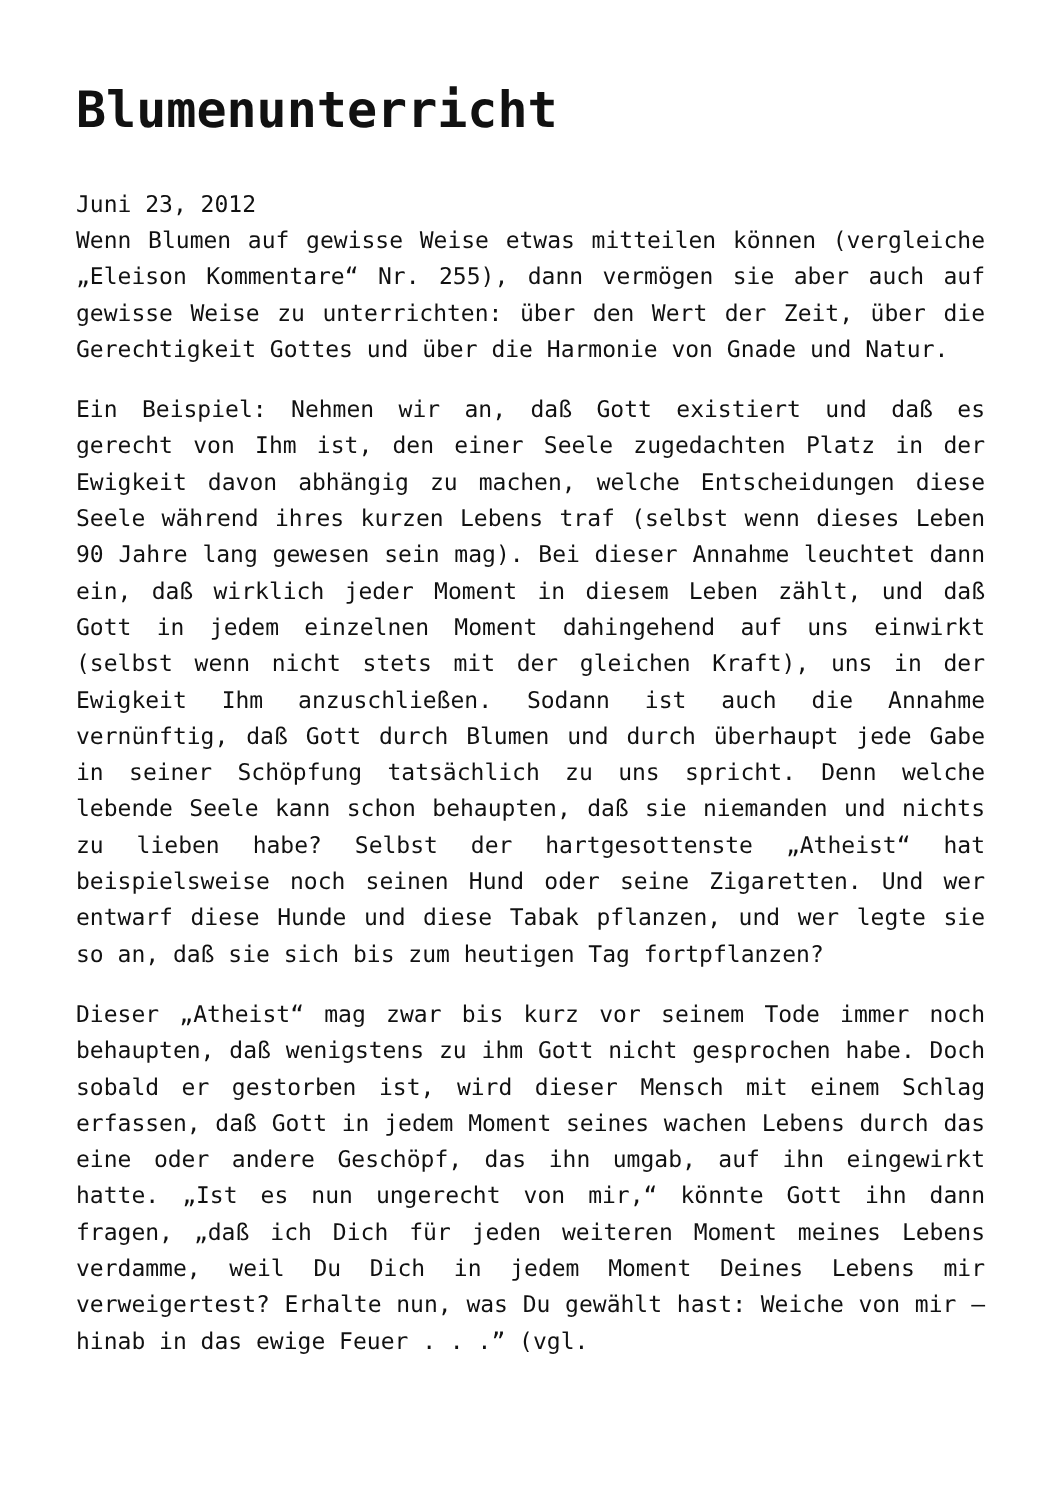Blumenunterricht
Juni 23, 2012
Wenn Blumen auf gewisse Weise etwas mitteilen können (vergleiche „Eleison Kommentare“ Nr. 255), dann vermögen sie aber auch auf gewisse Weise zu unterrichten: über den Wert der Zeit, über die Gerechtigkeit Gottes und über die Harmonie von Gnade und Natur.
Ein Beispiel: Nehmen wir an, daß Gott existiert und daß es gerecht von Ihm ist, den einer Seele zugedachten Platz in der Ewigkeit davon abhängig zu machen, welche Entscheidungen diese Seele während ihres kurzen Lebens traf (selbst wenn dieses Leben 90 Jahre lang gewesen sein mag). Bei dieser Annahme leuchtet dann ein, daß wirklich jeder Moment in diesem Leben zählt, und daß Gott in jedem einzelnen Moment dahingehend auf uns einwirkt (selbst wenn nicht stets mit der gleichen Kraft), uns in der Ewigkeit Ihm anzuschließen. Sodann ist auch die Annahme vernünftig, daß Gott durch Blumen und durch überhaupt jede Gabe in seiner Schöpfung tatsächlich zu uns spricht. Denn welche lebende Seele kann schon behaupten, daß sie niemanden und nichts zu lieben habe? Selbst der hartgesottenste „Atheist“ hat beispielsweise noch seinen Hund oder seine Zigaretten. Und wer entwarf diese Hunde und diese Tabak pflanzen, und wer legte sie so an, daß sie sich bis zum heutigen Tag fortpflanzen?
Dieser „Atheist“ mag zwar bis kurz vor seinem Tode immer noch behaupten, daß wenigstens zu ihm Gott nicht gesprochen habe. Doch sobald er gestorben ist, wird dieser Mensch mit einem Schlag erfassen, daß Gott in jedem Moment seines wachen Lebens durch das eine oder andere Geschöpf, das ihn umgab, auf ihn eingewirkt hatte. „Ist es nun ungerecht von mir,“ könnte Gott ihn dann fragen, „daß ich Dich für jeden weiteren Moment meines Lebens verdamme, weil Du Dich in jedem Moment Deines Lebens mir verweigertest? Erhalte nun, was Du gewählt hast: Weiche von mir – hinab in das ewige Feuer . . .” (vgl.